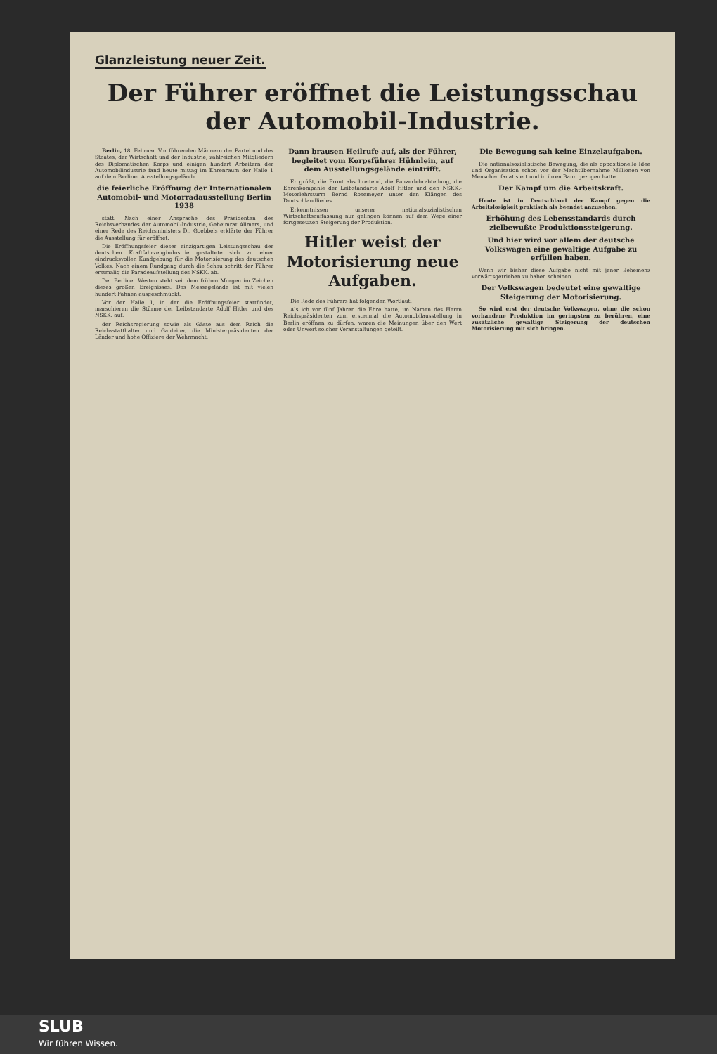Glanzleistung neuer Zeit.
Der Führer eröffnet die Leistungsschau der Automobil-Industrie.
Berlin, 18. Februar. Vor führenden Männern der Partei und des Staates, der Wirtschaft und der Industrie, zahlreichen Mitgliedern des Diplomatischen Korps und einigen hundert Arbeitern der Automobilindustrie fand heute mittag im Ehrenraum der Halle 1 auf dem Berliner Ausstellungsgelände
die feierliche Eröffnung der Internationalen Automobil- und Motorradausstellung Berlin 1938
statt. Nach einer Ansprache des Präsidenten des Reichsverbandes der Automobil-Industrie, Geheimrat Allmers, und einer Rede des Reichsministers Dr. Goebbels erklärte der Führer die Ausstellung für eröffnet.
Die Eröffnungsfeier dieser einzigartigen Leistungsschau der deutschen Kraftfahrzeugindustrie gestaltete sich zu einer eindrucksvollen Kundgebung für die Motorisierung des deutschen Volkes. Nach einem Rundgang durch die Schau schritt der Führer erstmalig die Paradeaufstellung des NSKK. ab.
Der Berliner Westen steht seit dem frühen Morgen im Zeichen dieses großen Ereignisses. Das Messegelände ist mit vielen hundert Fahnen ausgeschmückt.
Vor der Halle 1, in der die Eröffnungsfeier stattfindet, marschieren die Stürme der Leibstandarte Adolf Hitler und des NSKK. auf.
der Reichsregierung sowie als Gäste aus dem Reich die Reichsstatthalter und Gauleiter, die Ministerpräsidenten der Länder und hohe Offiziere der Wehrmacht.
Dann brausen Heilrufe auf, als der Führer, begleitet vom Korpsführer Hühnlein, auf dem Ausstellungsgelände eintrifft.
Er grüßt, die Front abschreitend, die Panzerlehrabteilung, die Ehrenkompanie der Leibstandarte Adolf Hitler und den NSKK.-Motorlehrsturm Bernd Rosemeyer unter den Klängen des Deutschlandliedes.
Erkenntnissen unserer nationalsozialistischen Wirtschaftsauffassung nur gelingen können auf dem Wege einer fortgesetzten Steigerung der Produktion.
Hitler weist der Motorisierung neue Aufgaben.
Die Rede des Führers hat folgenden Wortlaut:
Als ich vor fünf Jahren die Ehre hatte, im Namen des Herrn Reichspräsidenten zum erstenmal die Automobilausstellung in Berlin eröffnen zu dürfen, waren die Meinungen über den Wert oder Unwert solcher Veranstaltungen geteilt.
Die Bewegung sah keine Einzelaufgaben.
Die nationalsozialistische Bewegung, die als oppositionelle Idee und Organisation schon vor der Machtübernahme Millionen von Menschen fanatisiert und in ihren Bann gezogen hatte...
Der Kampf um die Arbeitskraft.
Heute ist in Deutschland der Kampf gegen die Arbeitslosigkeit praktisch als beendet anzusehen.
Erhöhung des Lebensstandards durch zielbewußte Produktionssteigerung.
Und hier wird vor allem der deutsche Volkswagen eine gewaltige Aufgabe zu erfüllen haben.
Wenn wir bisher diese Aufgabe nicht mit jener Behemenz vorwärtsgetrieben zu haben scheinen...
Der Volkswagen bedeutet eine gewaltige Steigerung der Motorisierung.
So wird erst der deutsche Volkswagen, ohne die schon vorhandene Produktion im geringsten zu berühren, eine zusätzliche gewaltige Steigerung der deutschen Motorisierung mit sich bringen.
SLUB
Wir führen Wissen.